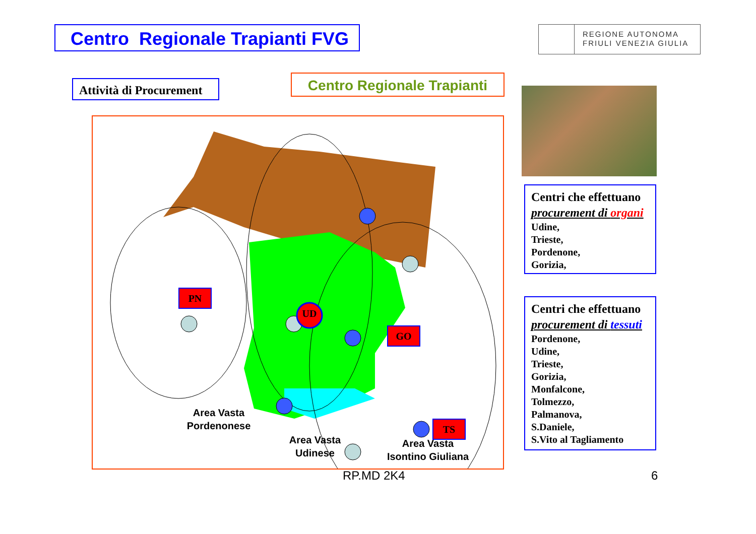Centro Regionale Trapianti FVG
REGIONE AUTONOMA
FRIULI VENEZIA GIULIA
Attività di Procurement
Centro Regionale Trapianti
PN
UD
GO
TS
Area Vasta
Pordenonese
Area Vasta
Isontino Giuliana
Area Vasta
Udinese
Centri che effettuano
procurement di organi
Udine,
Trieste,
Pordenone,
Gorizia,
Centri che effettuano
procurement di tessuti
Pordenone,
Udine,
Trieste,
Gorizia,
Monfalcone,
Tolmezzo,
Palmanova,
S.Daniele,
S.Vito al Tagliamento
RP.MD 2K4 6